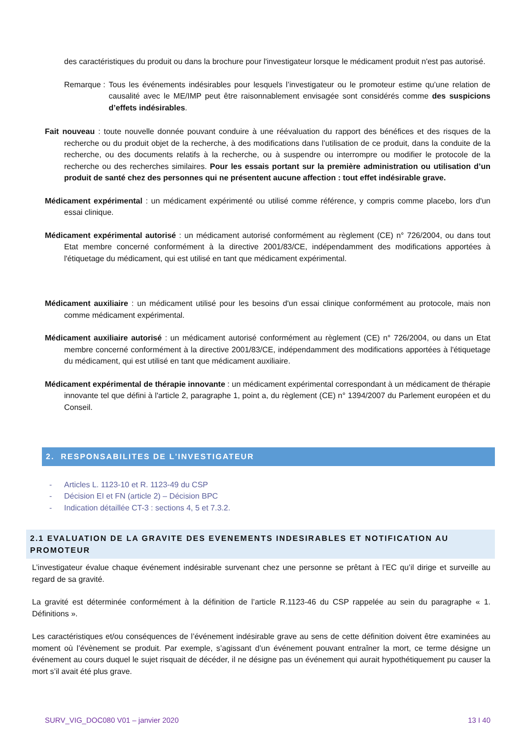des caractéristiques du produit ou dans la brochure pour l'investigateur lorsque le médicament produit n'est pas autorisé.
Remarque : Tous les événements indésirables pour lesquels l’investigateur ou le promoteur estime qu’une relation de causalité avec le ME/IMP peut être raisonnablement envisagée sont considérés comme des suspicions d’effets indésirables.
Fait nouveau : toute nouvelle donnée pouvant conduire à une réévaluation du rapport des bénéfices et des risques de la recherche ou du produit objet de la recherche, à des modifications dans l’utilisation de ce produit, dans la conduite de la recherche, ou des documents relatifs à la recherche, ou à suspendre ou interrompre ou modifier le protocole de la recherche ou des recherches similaires. Pour les essais portant sur la première administration ou utilisation d’un produit de santé chez des personnes qui ne présentent aucune affection : tout effet indésirable grave.
Médicament expérimental : un médicament expérimenté ou utilisé comme référence, y compris comme placebo, lors d'un essai clinique.
Médicament expérimental autorisé : un médicament autorisé conformément au règlement (CE) n° 726/2004, ou dans tout Etat membre concerné conformément à la directive 2001/83/CE, indépendamment des modifications apportées à l'étiquetage du médicament, qui est utilisé en tant que médicament expérimental.
Médicament auxiliaire : un médicament utilisé pour les besoins d'un essai clinique conformément au protocole, mais non comme médicament expérimental.
Médicament auxiliaire autorisé : un médicament autorisé conformément au règlement (CE) n° 726/2004, ou dans un Etat membre concerné conformément à la directive 2001/83/CE, indépendamment des modifications apportées à l'étiquetage du médicament, qui est utilisé en tant que médicament auxiliaire.
Médicament expérimental de thérapie innovante : un médicament expérimental correspondant à un médicament de thérapie innovante tel que défini à l'article 2, paragraphe 1, point a, du règlement (CE) n° 1394/2007 du Parlement européen et du Conseil.
2. RESPONSABILITES DE L'INVESTIGATEUR
- Articles L. 1123-10 et R. 1123-49 du CSP
- Décision EI et FN (article 2) – Décision BPC
- Indication détaillée CT-3 : sections 4, 5 et 7.3.2.
2.1 EVALUATION DE LA GRAVITE DES EVENEMENTS INDESIRABLES ET NOTIFICATION AU PROMOTEUR
L’investigateur évalue chaque événement indésirable survenant chez une personne se prêtant à l’EC qu’il dirige et surveille au regard de sa gravité.
La gravité est déterminée conformément à la définition de l’article R.1123-46 du CSP rappelée au sein du paragraphe « 1. Définitions ».
Les caractéristiques et/ou conséquences de l’événement indésirable grave au sens de cette définition doivent être examinées au moment où l’évènement se produit. Par exemple, s’agissant d’un événement pouvant entraîner la mort, ce terme désigne un événement au cours duquel le sujet risquait de décéder, il ne désigne pas un événement qui aurait hypothétiquement pu causer la mort s’il avait été plus grave.
SURV_VIG_DOC080 V01 – janvier 2020 13 I 40